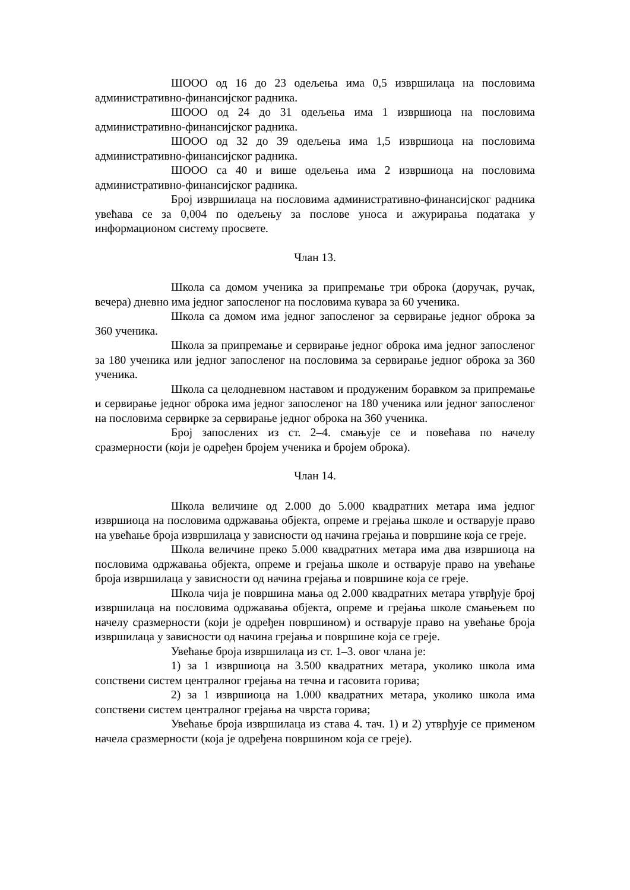ШООО од 16 до 23 одељења има 0,5 извршилаца на пословима административно-финансијског радника.
ШООО од 24 до 31 одељења има 1 извршиоца на пословима административно-финансијског радника.
ШООО од 32 до 39 одељења има 1,5 извршиоца на пословима административно-финансијског радника.
ШООО са 40 и више одељења има 2 извршиоца на пословима административно-финансијског радника.
Број извршилаца на пословима административно-финансијског радника увећава се за 0,004 по одељењу за послове уноса и ажурирања података у информационом систему просвете.
Члан 13.
Школа са домом ученика за припремање три оброка (доручак, ручак, вечера) дневно има једног запосленог на пословима кувара за 60 ученика.
Школа са домом има једног запосленог за сервирање једног оброка за 360 ученика.
Школа за припремање и сервирање једног оброка има једног запосленог за 180 ученика или једног запосленог на пословима за сервирање једног оброка за 360 ученика.
Школа са целодневном наставом и продуженим боравком за припремање и сервирање једног оброка има једног запосленог на 180 ученика или једног запосленог на пословима сервирке за сервирање једног оброка на 360 ученика.
Број запослених из ст. 2–4. смањује се и повећава по начелу сразмерности (који је одређен бројем ученика и бројем оброка).
Члан 14.
Школа величине од 2.000 до 5.000 квадратних метара има једног извршиоца на пословима одржавања објекта, опреме и грејања школе и остварује право на увећање броја извршилаца у зависности од начина грејања и површине која се греје.
Школа величине преко 5.000 квадратних метара има два извршиоца на пословима одржавања објекта, опреме и грејања школе и остварује право на увећање броја извршилаца у зависности од начина грејања и површине која се греје.
Школа чија је површина мања од 2.000 квадратних метара утврђује број извршилаца на пословима одржавања објекта, опреме и грејања школе смањењем по начелу сразмерности (који је одређен површином) и остварује право на увећање броја извршилаца у зависности од начина грејања и површине која се греје.
Увећање броја извршилаца из ст. 1–3. овог члана је:
1) за 1 извршиоца на 3.500 квадратних метара, уколико школа има сопствени систем централног грејања на течна и гасовита горива;
2) за 1 извршиоца на 1.000 квадратних метара, уколико школа има сопствени систем централног грејања на чврста горива;
Увећање броја извршилаца из става 4. тач. 1) и 2) утврђује се применом начела сразмерности (која је одређена површином која се греје).